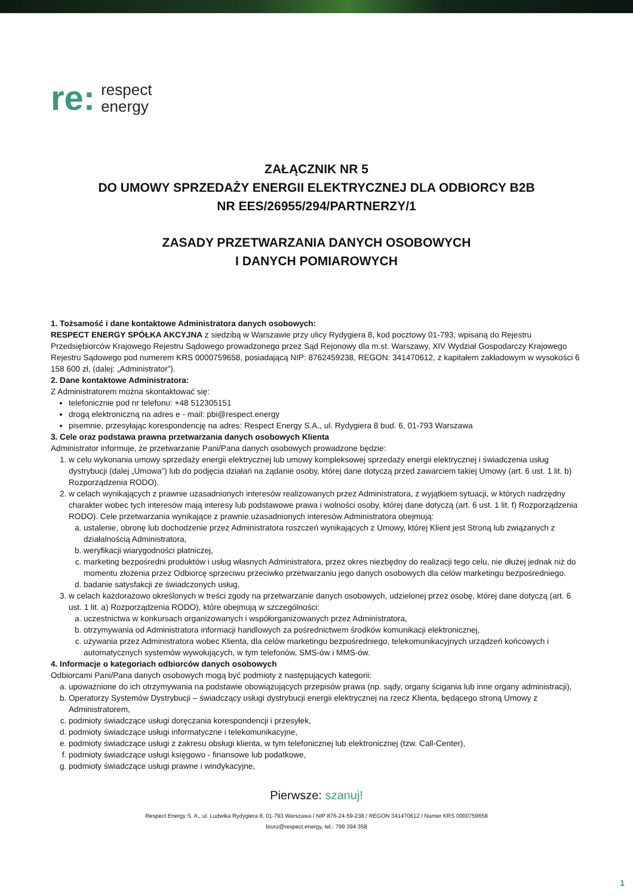re:
respect
energy
ZAŁĄCZNIK NR 5
DO UMOWY SPRZEDAŻY ENERGII ELEKTRYCZNEJ DLA ODBIORCY B2B
NR EES/26955/294/PARTNERZY/1
ZASADY PRZETWARZANIA DANYCH OSOBOWYCH
I DANYCH POMIAROWYCH
1. Tożsamość i dane kontaktowe Administratora danych osobowych:
RESPECT ENERGY SPÓŁKA AKCYJNA z siedzibą w Warszawie przy ulicy Rydygiera 8, kod pocztowy 01-793, wpisaną do Rejestru Przedsiębiorców Krajowego Rejestru Sądowego prowadzonego przez Sąd Rejonowy dla m.st. Warszawy, XIV Wydział Gospodarczy Krajowego Rejestru Sądowego pod numerem KRS 0000759658, posiadającą NIP: 8762459238, REGON: 341470612, z kapitałem zakładowym w wysokości 6 158 600 zł, (dalej: „Administrator”).
2. Dane kontaktowe Administratora:
Z Administratorem można skontaktować się:
telefonicznie pod nr telefonu: +48 512305151
drogą elektroniczną na adres e - mail: pbi@respect.energy
pisemnie, przesyłając korespondencję na adres: Respect Energy S.A., ul. Rydygiera 8 bud. 6, 01-793 Warszawa
3. Cele oraz podstawa prawna przetwarzania danych osobowych Klienta
Administrator informuje, że przetwarzanie Pani/Pana danych osobowych prowadzone będzie:
1. w celu wykonania umowy sprzedaży energii elektrycznej lub umowy kompleksowej sprzedaży energii elektrycznej i świadczenia usług dystrybucji (dalej „Umowa”) lub do podjęcia działań na żądanie osoby, której dane dotyczą przed zawarciem takiej Umowy (art. 6 ust. 1 lit. b) Rozporządzenia RODO).
2. w celach wynikających z prawnie uzasadnionych interesów realizowanych przez Administratora, z wyjątkiem sytuacji, w których nadrzędny charakter wobec tych interesów mają interesy lub podstawowe prawa i wolności osoby, której dane dotyczą (art. 6 ust. 1 lit. f) Rozporządzenia RODO). Cele przetwarzania wynikające z prawnie uzasadnionych interesów Administratora obejmują:
a. ustalenie, obronę lub dochodzenie przez Administratora roszczeń wynikających z Umowy, której Klient jest Stroną lub związanych z działalnością Administratora,
b. weryfikacji wiarygodności płatniczej,
c. marketing bezpośredni produktów i usług własnych Administratora, przez okres niezbędny do realizacji tego celu, nie dłużej jednak niż do momentu złożenia przez Odbiorcę sprzeciwu przeciwko przetwarzaniu jego danych osobowych dla celów marketingu bezpośredniego.
d. badanie satysfakcji ze świadczonych usług,
3. w celach każdorazowo określonych w treści zgody na przetwarzanie danych osobowych, udzielonej przez osobę, której dane dotyczą (art. 6 ust. 1 lit. a) Rozporządzenia RODO), które obejmują w szczególności:
a. uczestnictwa w konkursach organizowanych i współorganizowanych przez Administratora,
b. otrzymywania od Administratora informacji handlowych za pośrednictwem środków komunikacji elektronicznej,
c. używania przez Administratora wobec Klienta, dla celów marketingu bezpośredniego, telekomunikacyjnych urządzeń końcowych i automatycznych systemów wywołujących, w tym telefonów, SMS-ów i MMS-ów.
4. Informacje o kategoriach odbiorców danych osobowych
Odbiorcami Pani/Pana danych osobowych mogą być podmioty z następujących kategorii:
a. upoważnione do ich otrzymywania na podstawie obowiązujących przepisów prawa (np. sądy, organy ścigania lub inne organy administracji),
b. Operatorzy Systemów Dystrybucji – świadczący usługi dystrybucji energii elektrycznej na rzecz Klienta, będącego stroną Umowy z Administratorem,
c. podmioty świadczące usługi doręczania korespondencji i przesyłek,
d. podmioty świadczące usługi informatyczne i telekomunikacyjne,
e. podmioty świadczące usługi z zakresu obsługi klienta, w tym telefonicznej lub elektronicznej (tzw. Call-Center),
f. podmioty świadczące usługi księgowo - finansowe lub podatkowe,
g. podmioty świadczące usługi prawne i windykacyjne,
Pierwsze: szanuj!
Respect Energy S. A., ul. Ludwika Rydygiera 8, 01-793 Warszawa / NIP 876-24-59-238 / REGON 341470612 / Numer KRS 0000759658
biuro@respect.energy, tel.: 799 394 358
1